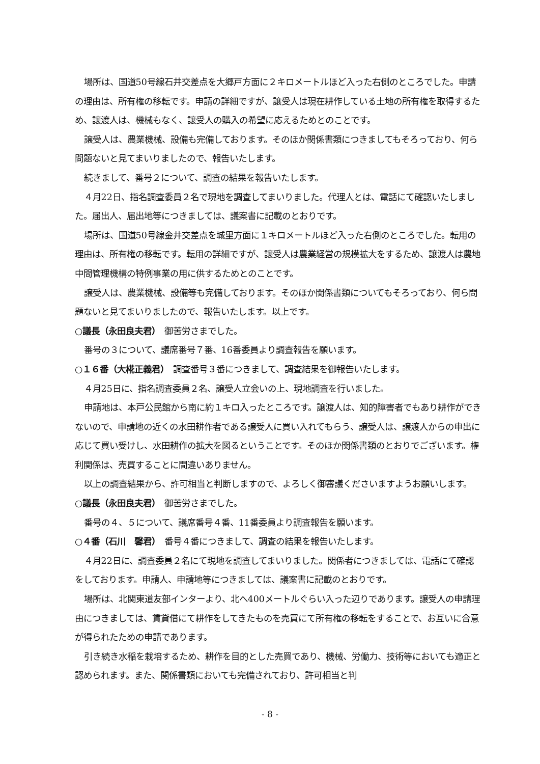場所は、国道50号線石井交差点を大郷戸方面に２キロメートルほど入った右側のところでした。申請の理由は、所有権の移転です。申請の詳細ですが、譲受人は現在耕作している土地の所有権を取得するため、譲渡人は、機械もなく、譲受人の購入の希望に応えるためとのことです。
譲受人は、農業機械、設備も完備しております。そのほか関係書類につきましてもそろっており、何ら問題ないと見てまいりましたので、報告いたします。
続きまして、番号２について、調査の結果を報告いたします。
４月22日、指名調査委員２名で現地を調査してまいりました。代理人とは、電話にて確認いたしました。届出人、届出地等につきましては、議案書に記載のとおりです。
場所は、国道50号線金井交差点を城里方面に１キロメートルほど入った右側のところでした。転用の理由は、所有権の移転です。転用の詳細ですが、譲受人は農業経営の規模拡大をするため、譲渡人は農地中間管理機構の特例事業の用に供するためとのことです。
譲受人は、農業機械、設備等も完備しております。そのほか関係書類についてもそろっており、何ら問題ないと見てまいりましたので、報告いたします。以上です。
○議長（永田良夫君）　御苦労さまでした。
番号の３について、議席番号７番、16番委員より調査報告を願います。
○１６番（大椛正義君）　調査番号３番につきまして、調査結果を御報告いたします。
４月25日に、指名調査委員２名、譲受人立会いの上、現地調査を行いました。
申請地は、本戸公民館から南に約１キロ入ったところです。譲渡人は、知的障害者でもあり耕作ができないので、申請地の近くの水田耕作者である譲受人に買い入れてもらう、譲受人は、譲渡人からの申出に応じて買い受けし、水田耕作の拡大を図るということです。そのほか関係書類のとおりでございます。権利関係は、売買することに間違いありません。
以上の調査結果から、許可相当と判断しますので、よろしく御審議くださいますようお願いします。
○議長（永田良夫君）　御苦労さまでした。
番号の４、５について、議席番号４番、11番委員より調査報告を願います。
○４番（石川　馨君）　番号４番につきまして、調査の結果を報告いたします。
４月22日に、調査委員２名にて現地を調査してまいりました。関係者につきましては、電話にて確認をしております。申請人、申請地等につきましては、議案書に記載のとおりです。
場所は、北関東道友部インターより、北へ400メートルぐらい入った辺りであります。譲受人の申請理由につきましては、賃貸借にて耕作をしてきたものを売買にて所有権の移転をすることで、お互いに合意が得られたための申請であります。
引き続き水稲を栽培するため、耕作を目的とした売買であり、機械、労働力、技術等においても適正と認められます。また、関係書類においても完備されており、許可相当と判
- 8 -